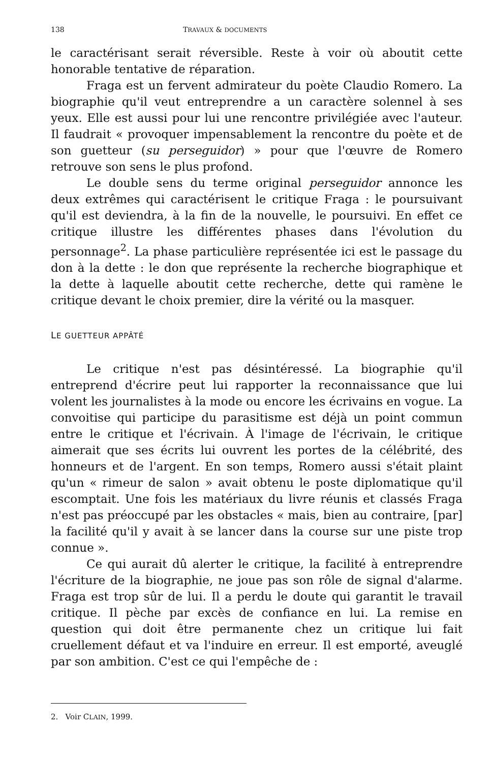138 TRAVAUX & DOCUMENTS
le caractérisant serait réversible. Reste à voir où aboutit cette honorable tentative de réparation.
Fraga est un fervent admirateur du poète Claudio Romero. La biographie qu'il veut entreprendre a un caractère solennel à ses yeux. Elle est aussi pour lui une rencontre privilégiée avec l'auteur. Il faudrait « provoquer impensablement la rencontre du poète et de son guetteur (su perseguidor) » pour que l'œuvre de Romero retrouve son sens le plus profond.
Le double sens du terme original perseguidor annonce les deux extrêmes qui caractérisent le critique Fraga : le poursuivant qu'il est deviendra, à la fin de la nouvelle, le poursuivi. En effet ce critique illustre les différentes phases dans l'évolution du personnage<sup>2</sup>. La phase particulière représentée ici est le passage du don à la dette : le don que représente la recherche biographique et la dette à laquelle aboutit cette recherche, dette qui ramène le critique devant le choix premier, dire la vérité ou la masquer.
LE GUETTEUR APPÂTÉ
Le critique n'est pas désintéressé. La biographie qu'il entreprend d'écrire peut lui rapporter la reconnaissance que lui volent les journalistes à la mode ou encore les écrivains en vogue. La convoitise qui participe du parasitisme est déjà un point commun entre le critique et l'écrivain. À l'image de l'écrivain, le critique aimerait que ses écrits lui ouvrent les portes de la célébrité, des honneurs et de l'argent. En son temps, Romero aussi s'était plaint qu'un « rimeur de salon » avait obtenu le poste diplomatique qu'il escomptait. Une fois les matériaux du livre réunis et classés Fraga n'est pas préoccupé par les obstacles « mais, bien au contraire, [par] la facilité qu'il y avait à se lancer dans la course sur une piste trop connue ».
Ce qui aurait dû alerter le critique, la facilité à entreprendre l'écriture de la biographie, ne joue pas son rôle de signal d'alarme. Fraga est trop sûr de lui. Il a perdu le doute qui garantit le travail critique. Il pèche par excès de confiance en lui. La remise en question qui doit être permanente chez un critique lui fait cruellement défaut et va l'induire en erreur. Il est emporté, aveuglé par son ambition. C'est ce qui l'empêche de :
2. Voir CLAIN, 1999.